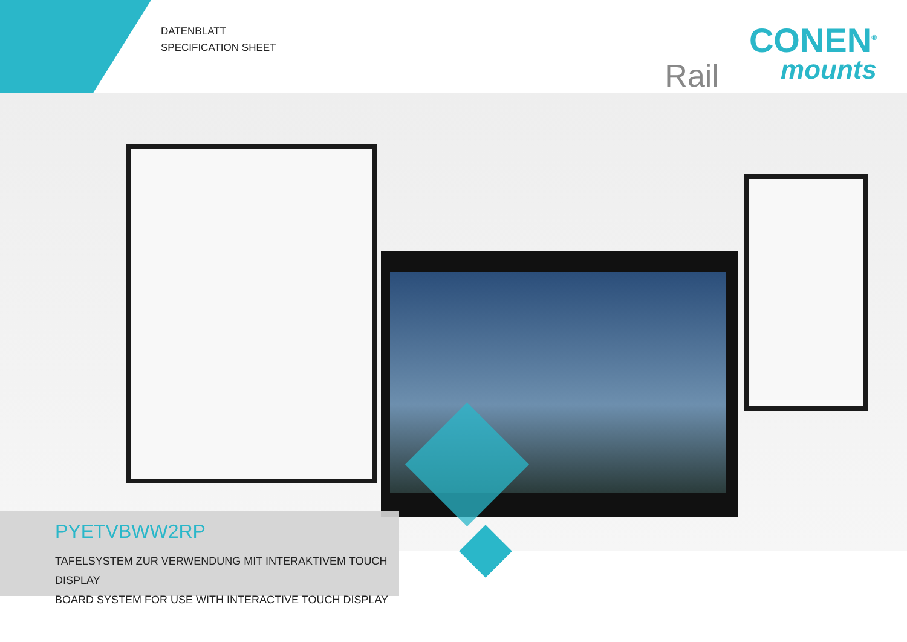DATENBLATT
SPECIFICATION SHEET
Rail
CONEN<sup>®</sup>
mounts
PYETVBWW2RP
TAFELSYSTEM ZUR VERWENDUNG MIT INTERAKTIVEM TOUCH DISPLAY
BOARD SYSTEM FOR USE WITH INTERACTIVE TOUCH DISPLAY